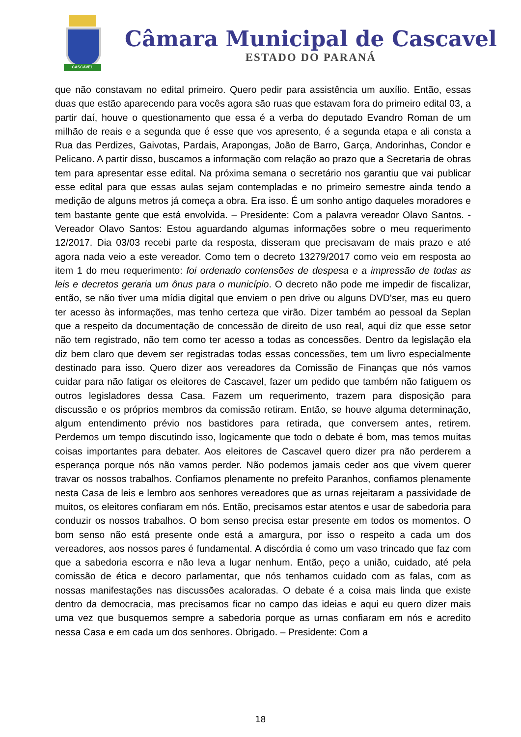CASCAVEL
Câmara Municipal de Cascavel
ESTADO DO PARANÁ
que não constavam no edital primeiro. Quero pedir para assistência um auxílio. Então, essas duas que estão aparecendo para vocês agora são ruas que estavam fora do primeiro edital 03, a partir daí, houve o questionamento que essa é a verba do deputado Evandro Roman de um milhão de reais e a segunda que é esse que vos apresento, é a segunda etapa e ali consta a Rua das Perdizes, Gaivotas, Pardais, Arapongas, João de Barro, Garça, Andorinhas, Condor e Pelicano. A partir disso, buscamos a informação com relação ao prazo que a Secretaria de obras tem para apresentar esse edital. Na próxima semana o secretário nos garantiu que vai publicar esse edital para que essas aulas sejam contempladas e no primeiro semestre ainda tendo a medição de alguns metros já começa a obra. Era isso. É um sonho antigo daqueles moradores e tem bastante gente que está envolvida. – Presidente: Com a palavra vereador Olavo Santos. - Vereador Olavo Santos: Estou aguardando algumas informações sobre o meu requerimento 12/2017. Dia 03/03 recebi parte da resposta, disseram que precisavam de mais prazo e até agora nada veio a este vereador. Como tem o decreto 13279/2017 como veio em resposta ao item 1 do meu requerimento: foi ordenado contensões de despesa e a impressão de todas as leis e decretos geraria um ônus para o município. O decreto não pode me impedir de fiscalizar, então, se não tiver uma mídia digital que enviem o pen drive ou alguns DVD'ser, mas eu quero ter acesso às informações, mas tenho certeza que virão. Dizer também ao pessoal da Seplan que a respeito da documentação de concessão de direito de uso real, aqui diz que esse setor não tem registrado, não tem como ter acesso a todas as concessões. Dentro da legislação ela diz bem claro que devem ser registradas todas essas concessões, tem um livro especialmente destinado para isso. Quero dizer aos vereadores da Comissão de Finanças que nós vamos cuidar para não fatigar os eleitores de Cascavel, fazer um pedido que também não fatiguem os outros legisladores dessa Casa. Fazem um requerimento, trazem para disposição para discussão e os próprios membros da comissão retiram. Então, se houve alguma determinação, algum entendimento prévio nos bastidores para retirada, que conversem antes, retirem. Perdemos um tempo discutindo isso, logicamente que todo o debate é bom, mas temos muitas coisas importantes para debater. Aos eleitores de Cascavel quero dizer pra não perderem a esperança porque nós não vamos perder. Não podemos jamais ceder aos que vivem querer travar os nossos trabalhos. Confiamos plenamente no prefeito Paranhos, confiamos plenamente nesta Casa de leis e lembro aos senhores vereadores que as urnas rejeitaram a passividade de muitos, os eleitores confiaram em nós. Então, precisamos estar atentos e usar de sabedoria para conduzir os nossos trabalhos. O bom senso precisa estar presente em todos os momentos. O bom senso não está presente onde está a amargura, por isso o respeito a cada um dos vereadores, aos nossos pares é fundamental. A discórdia é como um vaso trincado que faz com que a sabedoria escorra e não leva a lugar nenhum. Então, peço a união, cuidado, até pela comissão de ética e decoro parlamentar, que nós tenhamos cuidado com as falas, com as nossas manifestações nas discussões acaloradas. O debate é a coisa mais linda que existe dentro da democracia, mas precisamos ficar no campo das ideias e aqui eu quero dizer mais uma vez que busquemos sempre a sabedoria porque as urnas confiaram em nós e acredito nessa Casa e em cada um dos senhores. Obrigado. – Presidente: Com a
18